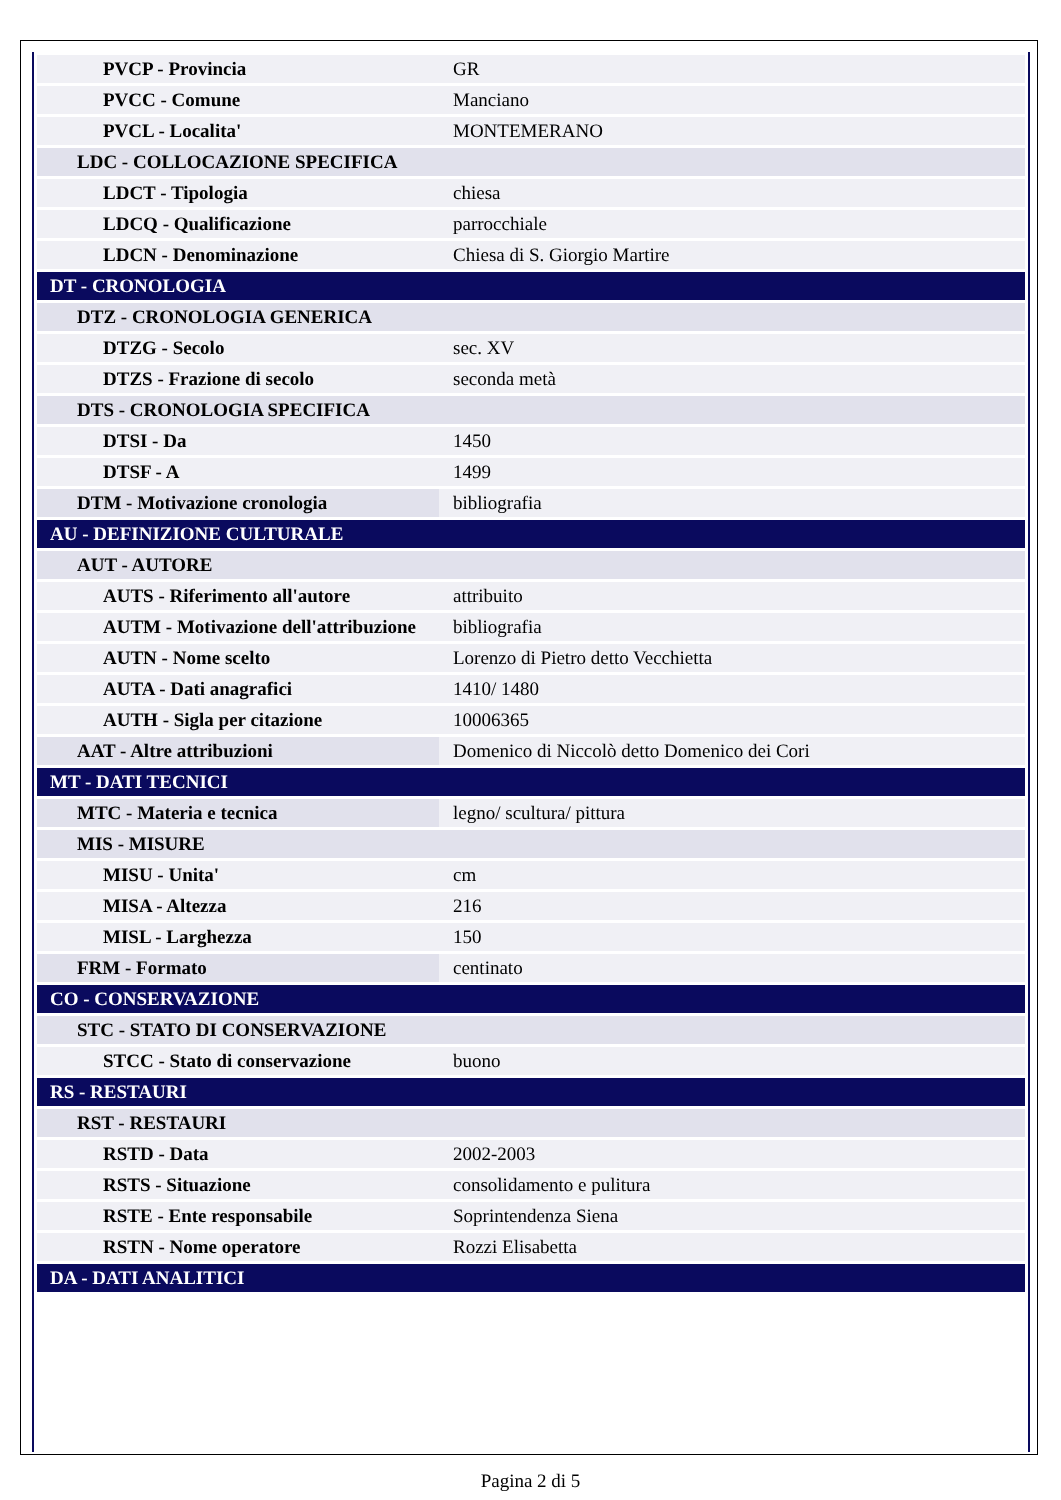| PVCP - Provincia | GR |
| PVCC - Comune | Manciano |
| PVCL - Localita' | MONTEMERANO |
| LDC - COLLOCAZIONE SPECIFICA | |
| LDCT - Tipologia | chiesa |
| LDCQ - Qualificazione | parrocchiale |
| LDCN - Denominazione | Chiesa di S. Giorgio Martire |
| DT - CRONOLOGIA | |
| DTZ - CRONOLOGIA GENERICA | |
| DTZG - Secolo | sec. XV |
| DTZS - Frazione di secolo | seconda metà |
| DTS - CRONOLOGIA SPECIFICA | |
| DTSI - Da | 1450 |
| DTSF - A | 1499 |
| DTM - Motivazione cronologia | bibliografia |
| AU - DEFINIZIONE CULTURALE | |
| AUT - AUTORE | |
| AUTS - Riferimento all'autore | attribuito |
| AUTM - Motivazione dell'attribuzione | bibliografia |
| AUTN - Nome scelto | Lorenzo di Pietro detto Vecchietta |
| AUTA - Dati anagrafici | 1410/ 1480 |
| AUTH - Sigla per citazione | 10006365 |
| AAT - Altre attribuzioni | Domenico di Niccolò detto Domenico dei Cori |
| MT - DATI TECNICI | |
| MTC - Materia e tecnica | legno/ scultura/ pittura |
| MIS - MISURE | |
| MISU - Unita' | cm |
| MISA - Altezza | 216 |
| MISL - Larghezza | 150 |
| FRM - Formato | centinato |
| CO - CONSERVAZIONE | |
| STC - STATO DI CONSERVAZIONE | |
| STCC - Stato di conservazione | buono |
| RS - RESTAURI | |
| RST - RESTAURI | |
| RSTD - Data | 2002-2003 |
| RSTS - Situazione | consolidamento e pulitura |
| RSTE - Ente responsabile | Soprintendenza Siena |
| RSTN - Nome operatore | Rozzi Elisabetta |
| DA - DATI ANALITICI | |
Pagina 2 di 5